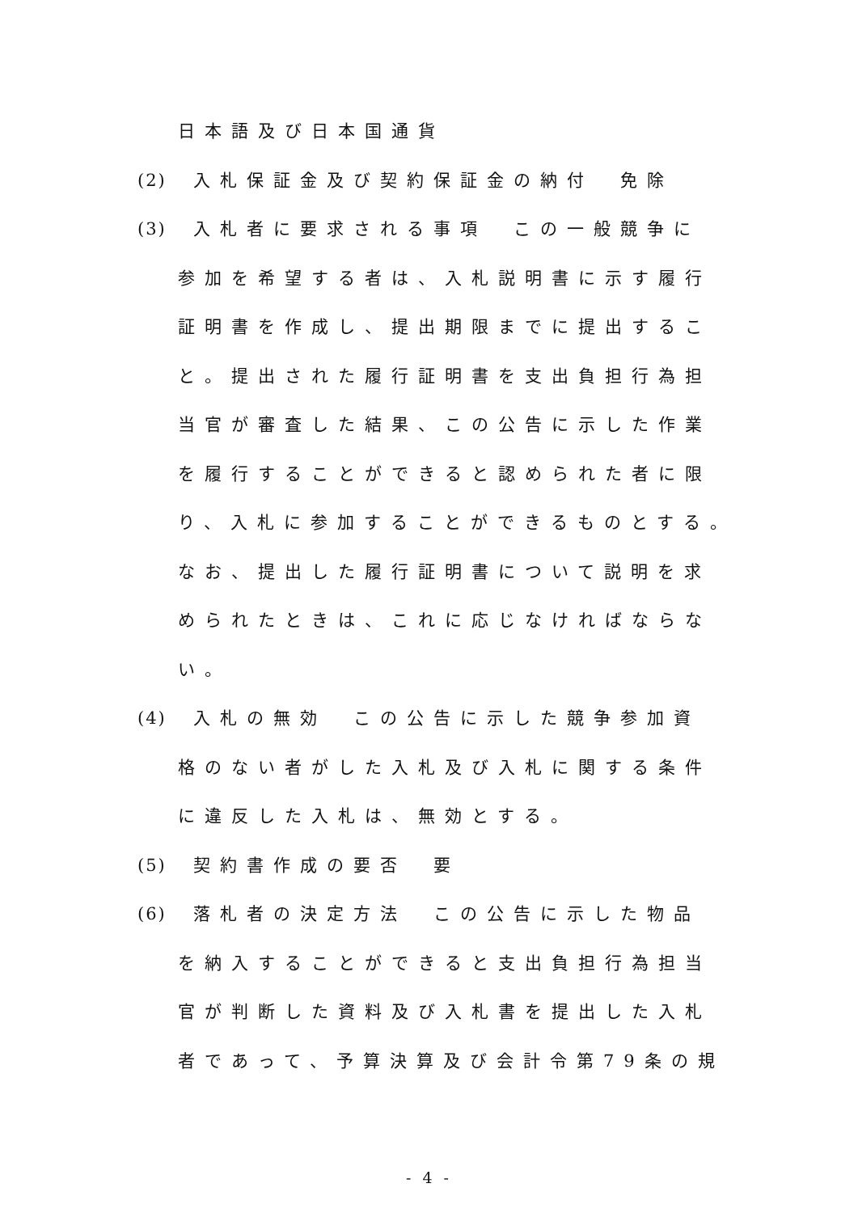日本語及び日本国通貨
(2) 入札保証金及び契約保証金の納付　免除
(3) 入札者に要求される事項　この一般競争に
参加を希望する者は、入札説明書に示す履行
証明書を作成し、提出期限までに提出するこ
と。提出された履行証明書を支出負担行為担
当官が審査した結果、この公告に示した作業
を履行することができると認められた者に限
り、入札に参加することができるものとする。
なお、提出した履行証明書について説明を求
められたときは、これに応じなければならな
い。
(4) 入札の無効　この公告に示した競争参加資
格のない者がした入札及び入札に関する条件
に違反した入札は、無効とする。
(5) 契約書作成の要否　要
(6) 落札者の決定方法　この公告に示した物品
を納入することができると支出負担行為担当
官が判断した資料及び入札書を提出した入札
者であって、予算決算及び会計令第79条の規
- 4 -